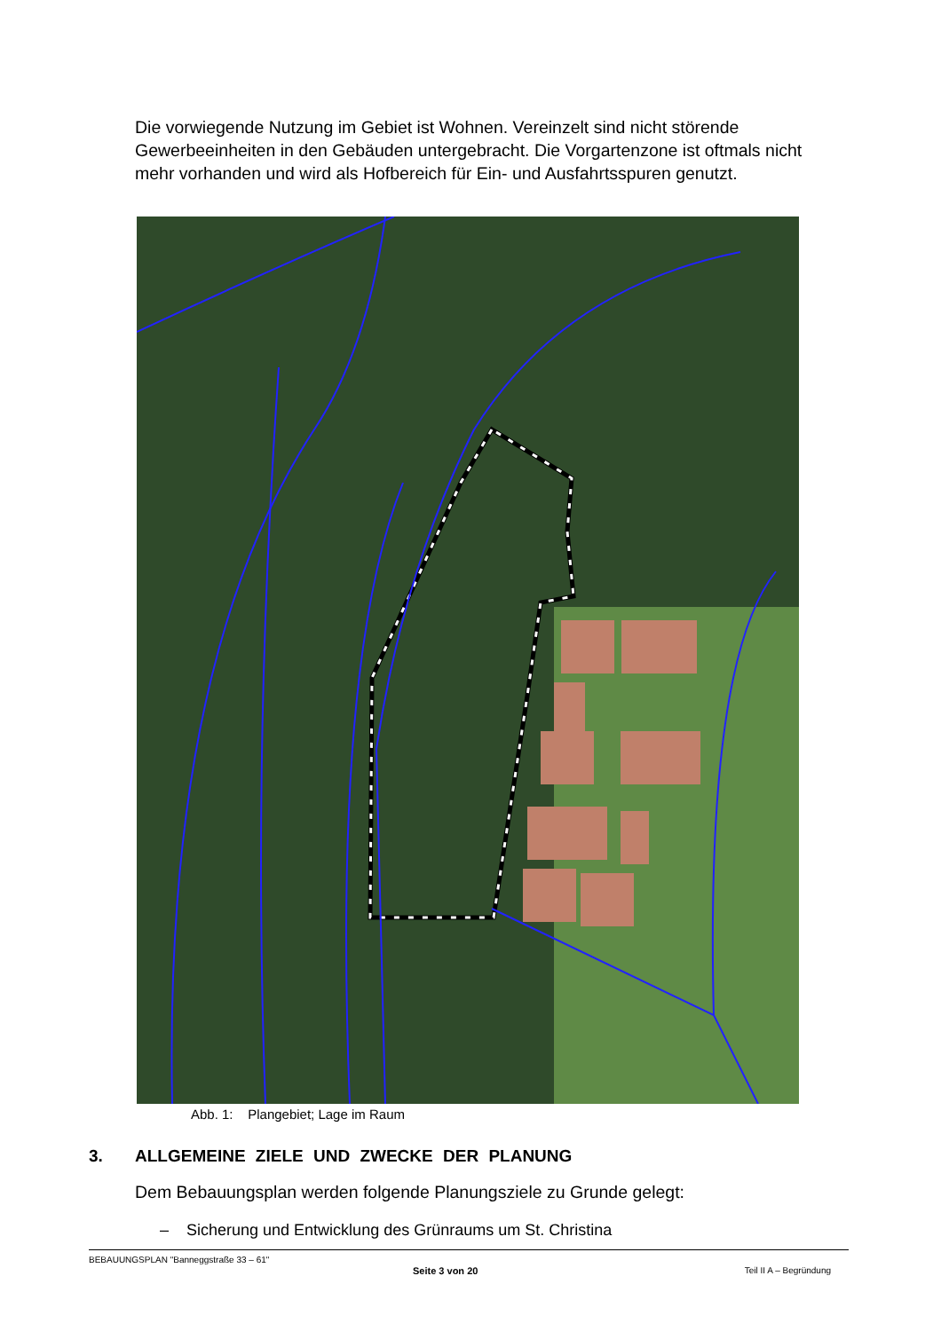Die vorwiegende Nutzung im Gebiet ist Wohnen. Vereinzelt sind nicht störende Gewerbeeinheiten in den Gebäuden untergebracht. Die Vorgartenzone ist oftmals nicht mehr vorhanden und wird als Hofbereich für Ein- und Ausfahrtsspuren genutzt.
Abb. 1: Plangebiet; Lage im Raum
3. ALLGEMEINE ZIELE UND ZWECKE DER PLANUNG
Dem Bebauungsplan werden folgende Planungsziele zu Grunde gelegt:
– Sicherung und Entwicklung des Grünraums um St. Christina
BEBAUUNGSPLAN "Banneggstraße 33 – 61"
Seite 3 von 20 Teil II A – Begründung